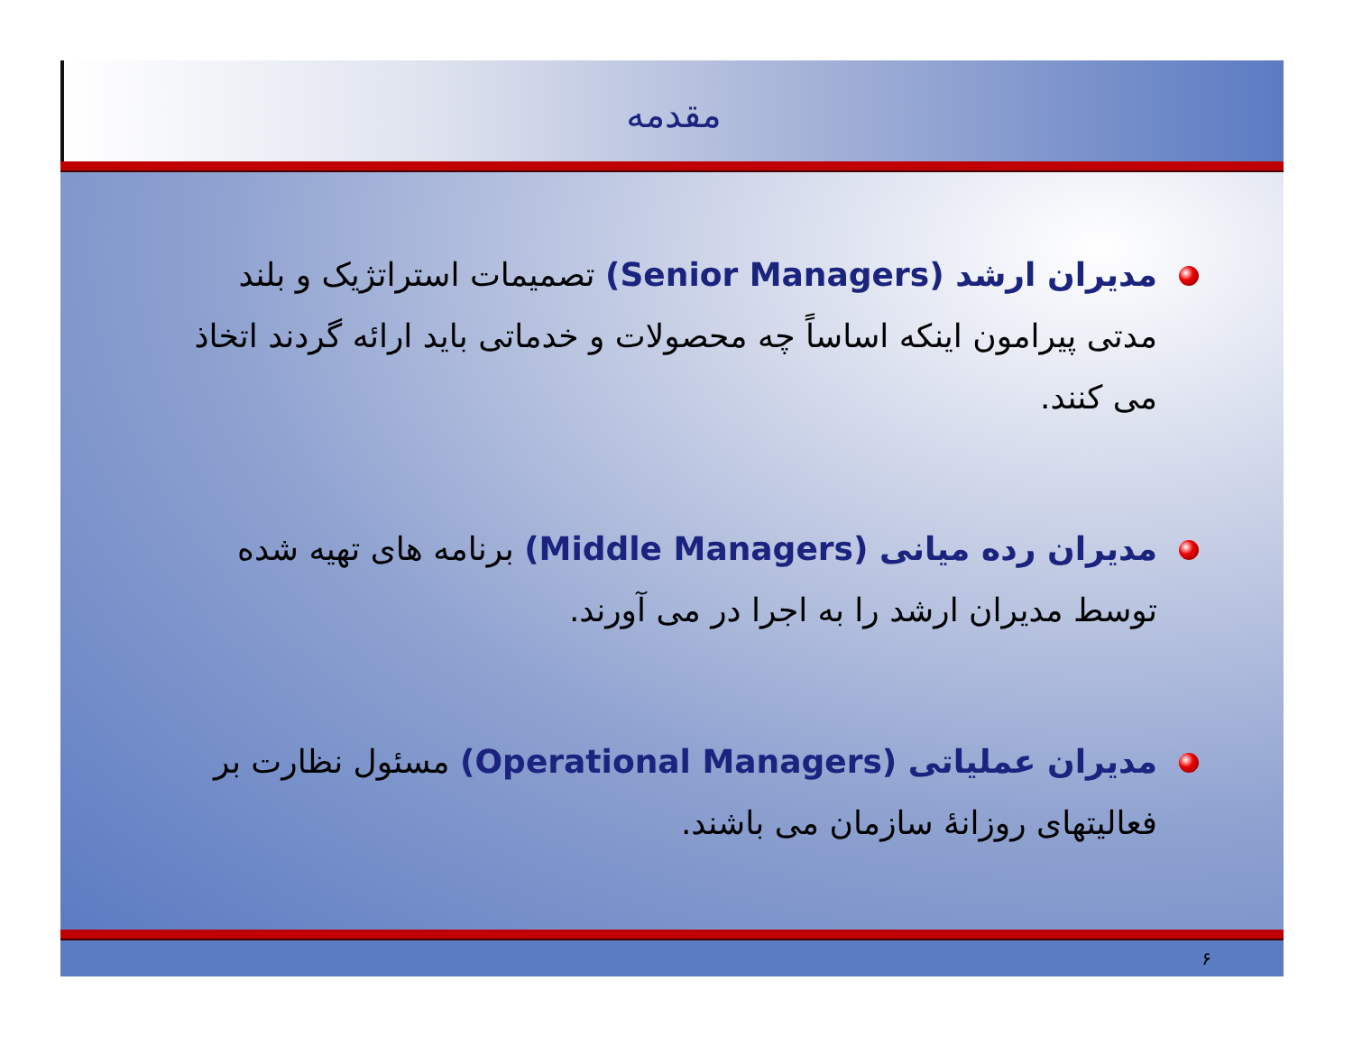مقدمه
مدیران ارشد (Senior Managers) تصمیمات استراتژیک و بلند مدتی پیرامون اینکه اساساً چه محصولات و خدماتی باید ارائه گردند اتخاذ می کنند.
مدیران رده میانی (Middle Managers) برنامه های تهیه شده توسط مدیران ارشد را به اجرا در می آورند.
مدیران عملیاتی (Operational Managers) مسئول نظارت بر فعالیتهای روزانهٔ سازمان می باشند.
۶